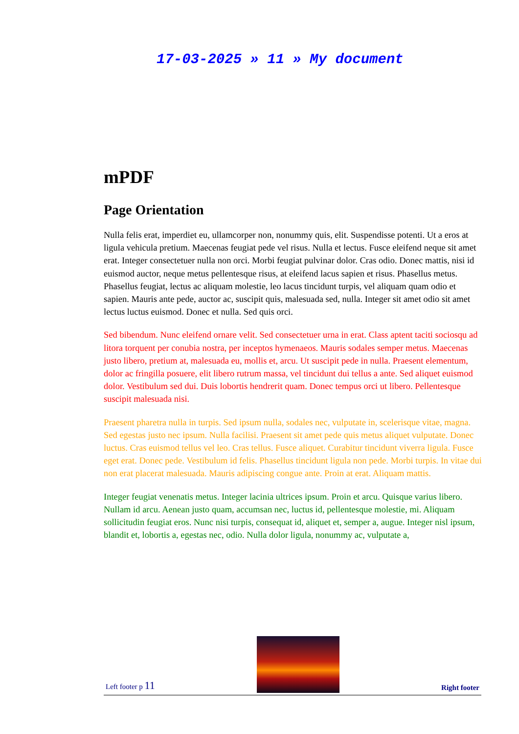17-03-2025 » 11 » My document
mPDF
Page Orientation
Nulla felis erat, imperdiet eu, ullamcorper non, nonummy quis, elit. Suspendisse potenti. Ut a eros at ligula vehicula pretium. Maecenas feugiat pede vel risus. Nulla et lectus. Fusce eleifend neque sit amet erat. Integer consectetuer nulla non orci. Morbi feugiat pulvinar dolor. Cras odio. Donec mattis, nisi id euismod auctor, neque metus pellentesque risus, at eleifend lacus sapien et risus. Phasellus metus. Phasellus feugiat, lectus ac aliquam molestie, leo lacus tincidunt turpis, vel aliquam quam odio et sapien. Mauris ante pede, auctor ac, suscipit quis, malesuada sed, nulla. Integer sit amet odio sit amet lectus luctus euismod. Donec et nulla. Sed quis orci.
Sed bibendum. Nunc eleifend ornare velit. Sed consectetuer urna in erat. Class aptent taciti sociosqu ad litora torquent per conubia nostra, per inceptos hymenaeos. Mauris sodales semper metus. Maecenas justo libero, pretium at, malesuada eu, mollis et, arcu. Ut suscipit pede in nulla. Praesent elementum, dolor ac fringilla posuere, elit libero rutrum massa, vel tincidunt dui tellus a ante. Sed aliquet euismod dolor. Vestibulum sed dui. Duis lobortis hendrerit quam. Donec tempus orci ut libero. Pellentesque suscipit malesuada nisi.
Praesent pharetra nulla in turpis. Sed ipsum nulla, sodales nec, vulputate in, scelerisque vitae, magna. Sed egestas justo nec ipsum. Nulla facilisi. Praesent sit amet pede quis metus aliquet vulputate. Donec luctus. Cras euismod tellus vel leo. Cras tellus. Fusce aliquet. Curabitur tincidunt viverra ligula. Fusce eget erat. Donec pede. Vestibulum id felis. Phasellus tincidunt ligula non pede. Morbi turpis. In vitae dui non erat placerat malesuada. Mauris adipiscing congue ante. Proin at erat. Aliquam mattis.
Integer feugiat venenatis metus. Integer lacinia ultrices ipsum. Proin et arcu. Quisque varius libero. Nullam id arcu. Aenean justo quam, accumsan nec, luctus id, pellentesque molestie, mi. Aliquam sollicitudin feugiat eros. Nunc nisi turpis, consequat id, aliquet et, semper a, augue. Integer nisl ipsum, blandit et, lobortis a, egestas nec, odio. Nulla dolor ligula, nonummy ac, vulputate a,
Left footer p 11
Right footer